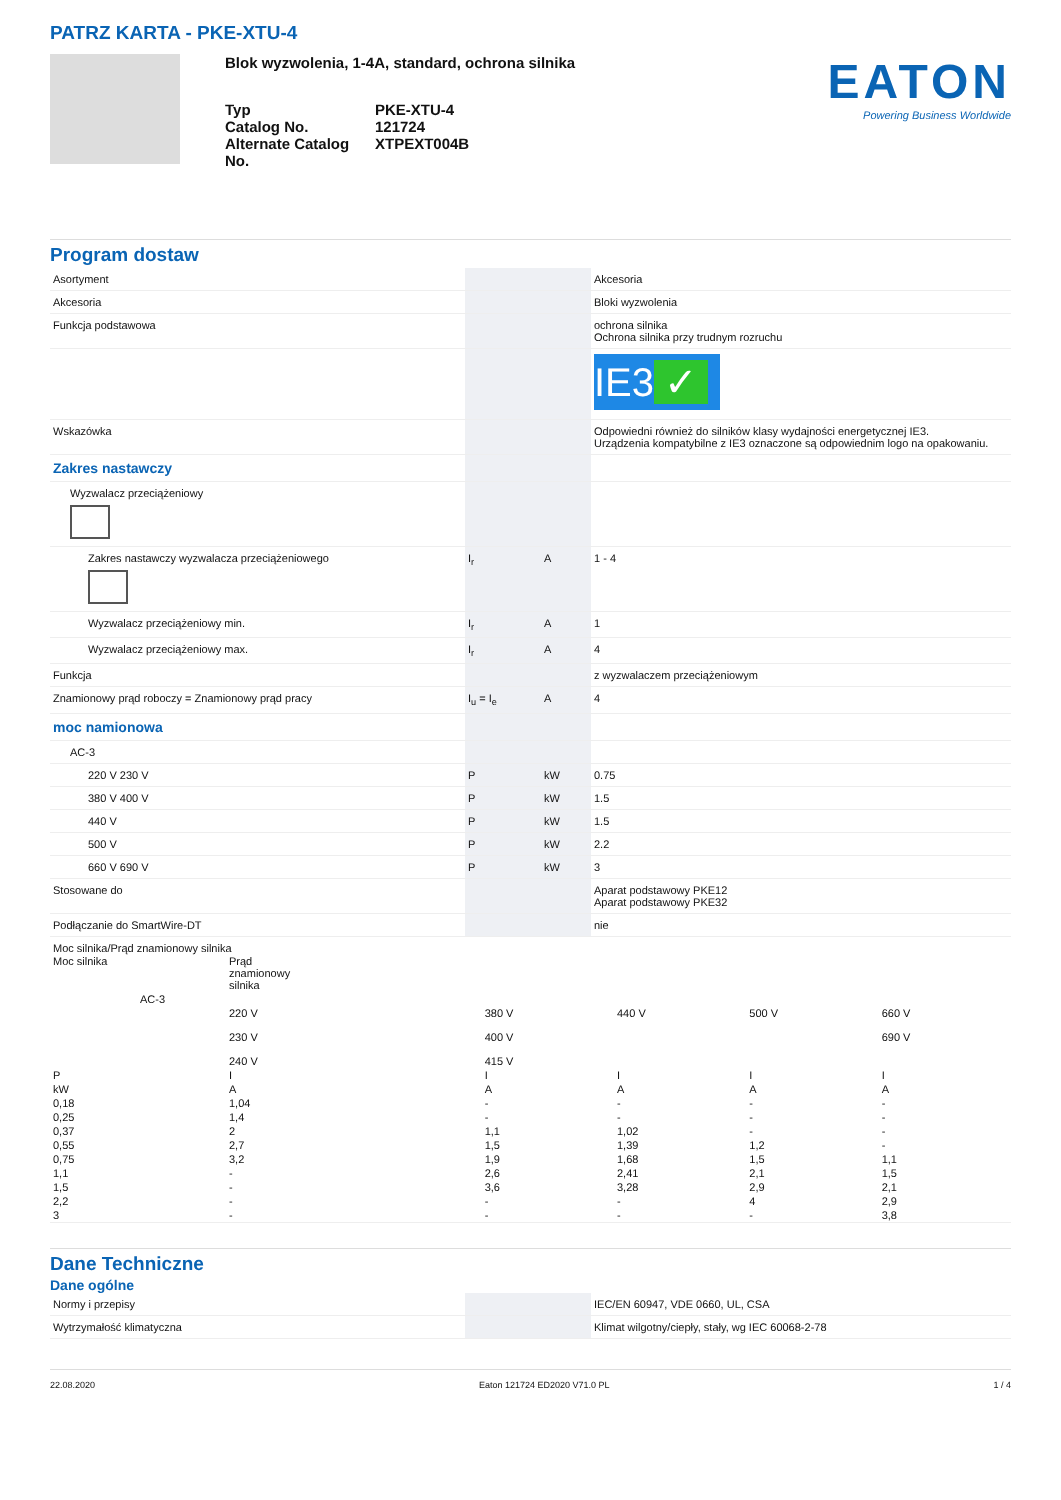PATRZ KARTA - PKE-XTU-4
Blok wyzwolenia, 1-4A, standard, ochrona silnika
Typ
PKE-XTU-4
Catalog No.
121724
Alternate Catalog No.
XTPEXT004B
EATON
Powering Business Worldwide
Program dostaw
| Asortyment | | | Akcesoria |
| Akcesoria | | | Bloki wyzwolenia |
| Funkcja podstawowa | | | ochrona silnika Ochrona silnika przy trudnym rozruchu |
| | | | IE3 ✓ |
| Wskazówka | | | Odpowiedni również do silników klasy wydajności energetycznej IE3. Urządzenia kompatybilne z IE3 oznaczone są odpowiednim logo na opakowaniu. |
| Zakres nastawczy | | | |
| Wyzwalacz przeciążeniowy | | | |
| Zakres nastawczy wyzwalacza przeciążeniowego | I<sub>r</sub> | A | 1 - 4 |
| Wyzwalacz przeciążeniowy min. | I<sub>r</sub> | A | 1 |
| Wyzwalacz przeciążeniowy max. | I<sub>r</sub> | A | 4 |
| Funkcja | | | z wyzwalaczem przeciążeniowym |
| Znamionowy prąd roboczy = Znamionowy prąd pracy | I<sub>u</sub> = I<sub>e</sub> | A | 4 |
| moc namionowa | | | |
| AC-3 | | | |
| 220 V 230 V | P | kW | 0.75 |
| 380 V 400 V | P | kW | 1.5 |
| 440 V | P | kW | 1.5 |
| 500 V | P | kW | 2.2 |
| 660 V 690 V | P | kW | 3 |
| Stosowane do | | | Aparat podstawowy PKE12 Aparat podstawowy PKE32 |
| Podłączanie do SmartWire-DT | | | nie |
Moc silnika/Prąd znamionowy silnika
| Moc silnika | Prąd znamionowy silnika | | | | |
| AC-3 | | | | | |
| | 220 V 230 V 240 V | 380 V 400 V 415 V | 440 V | 500 V | 660 V 690 V |
| P | I | I | I | I | I |
| kW | A | A | A | A | A |
| 0,18 | 1,04 | - | - | - | - |
| 0,25 | 1,4 | - | - | - | - |
| 0,37 | 2 | 1,1 | 1,02 | - | - |
| 0,55 | 2,7 | 1,5 | 1,39 | 1,2 | - |
| 0,75 | 3,2 | 1,9 | 1,68 | 1,5 | 1,1 |
| 1,1 | - | 2,6 | 2,41 | 2,1 | 1,5 |
| 1,5 | - | 3,6 | 3,28 | 2,9 | 2,1 |
| 2,2 | - | - | - | 4 | 2,9 |
| 3 | - | - | - | - | 3,8 |
Dane Techniczne
Dane ogólne
| Normy i przepisy | | | IEC/EN 60947, VDE 0660, UL, CSA |
| Wytrzymałość klimatyczna | | | Klimat wilgotny/ciepły, stały, wg IEC 60068-2-78 |
22.08.2020 Eaton 121724 ED2020 V71.0 PL 1 / 4